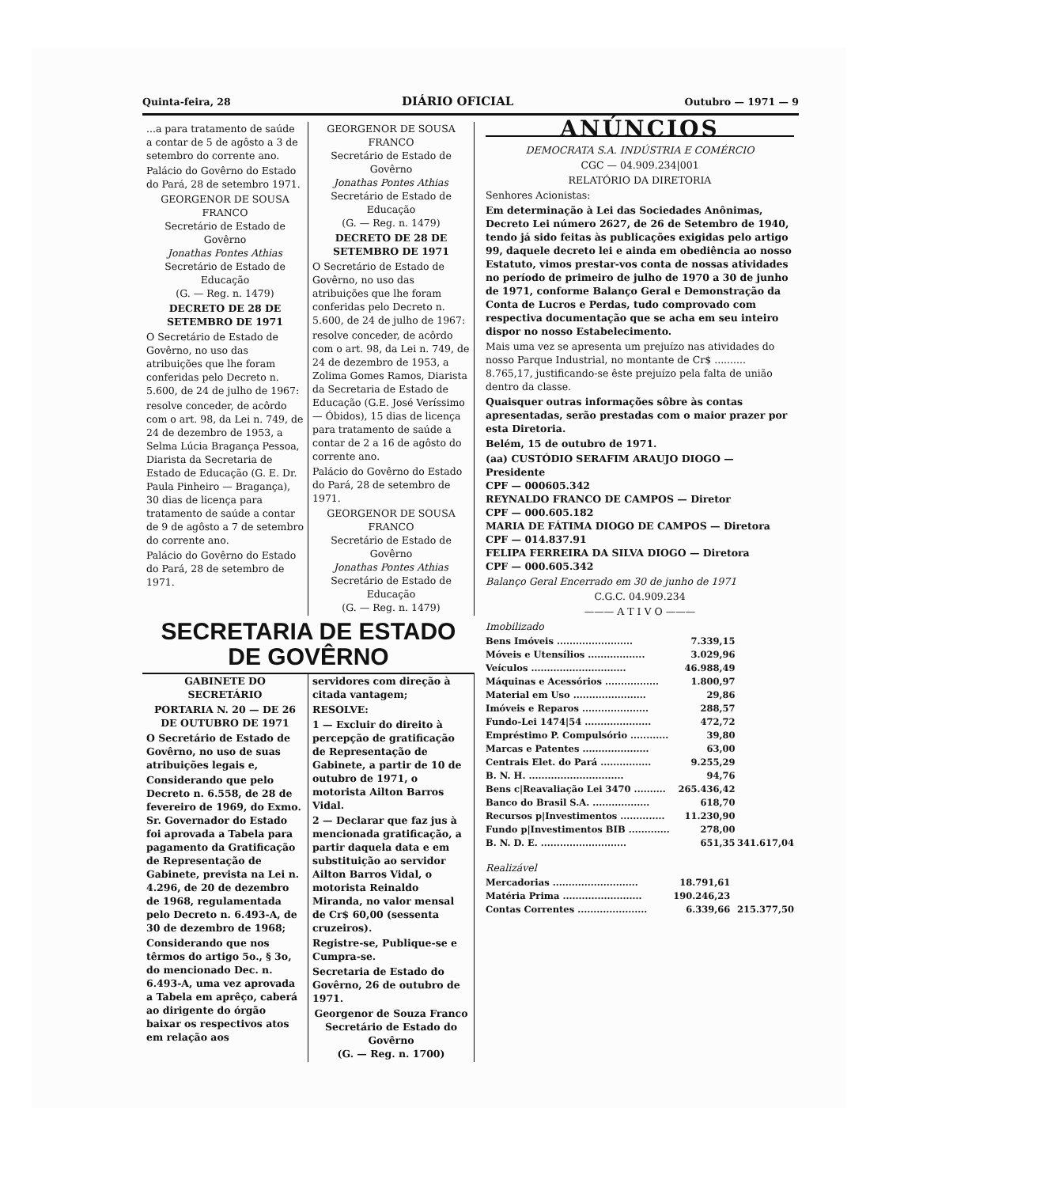Quinta-feira, 28 DIÁRIO OFICIAL Outubro — 1971 — 9
...a para tratamento de saúde a contar de 5 de agôsto a 3 de setembro do corrente ano.
Palácio do Govêrno do Estado do Pará, 28 de setembro 1971.
GEORGENOR DE SOUSA FRANCO
Secretário de Estado de Govêrno
Jonathas Pontes Athias
Secretário de Estado de Educação
(G. — Reg. n. 1479)
DECRETO DE 28 DE SETEMBRO DE 1971
O Secretário de Estado de Govêrno, no uso das atribuições que lhe foram conferidas pelo Decreto n. 5.600, de 24 de julho de 1967:
resolve conceder, de acôrdo com o art. 98, da Lei n. 749, de 24 de dezembro de 1953, a Selma Lúcia Bragança Pessoa, Diarista da Secretaria de Estado de Educação (G. E. Dr. Paula Pinheiro — Bragança), 30 dias de licença para tratamento de saúde a contar de 9 de agôsto a 7 de setembro do corrente ano.
Palácio do Govêrno do Estado do Pará, 28 de setembro de 1971.
GEORGENOR DE SOUSA FRANCO
Secretário de Estado de Govêrno
Jonathas Pontes Athias
Secretário de Estado de Educação
(G. — Reg. n. 1479)
DECRETO DE 28 DE SETEMBRO DE 1971
O Secretário de Estado de Govêrno, no uso das atribuições que lhe foram conferidas pelo Decreto n. 5.600, de 24 de julho de 1967:
resolve conceder, de acôrdo com o art. 98, da Lei n. 749, de 24 de dezembro de 1953, a Zolima Gomes Ramos, Diarista da Secretaria de Estado de Educação (G.E. José Veríssimo — Óbidos), 15 dias de licença para tratamento de saúde a contar de 2 a 16 de agôsto do corrente ano.
Palácio do Govêrno do Estado do Pará, 28 de setembro de 1971.
GEORGENOR DE SOUSA FRANCO
Secretário de Estado de Govêrno
Jonathas Pontes Athias
Secretário de Estado de Educação
(G. — Reg. n. 1479)
SECRETARIA DE ESTADO DE GOVÊRNO
GABINETE DO SECRETÁRIO
PORTARIA N. 20 — DE 26 DE OUTUBRO DE 1971
O Secretário de Estado de Govêrno, no uso de suas atribuições legais e,
Considerando que pelo Decreto n. 6.558, de 28 de fevereiro de 1969, do Exmo. Sr. Governador do Estado foi aprovada a Tabela para pagamento da Gratificação de Representação de Gabinete, prevista na Lei n. 4.296, de 20 de dezembro de 1968, regulamentada pelo Decreto n. 6.493-A, de 30 de dezembro de 1968;
Considerando que nos têrmos do artigo 5o., § 3o, do mencionado Dec. n. 6.493-A, uma vez aprovada a Tabela em aprêço, caberá ao dirigente do órgão baixar os respectivos atos em relação aos
servidores com direção à citada vantagem;
RESOLVE:
1 — Excluir do direito à percepção de gratificação de Representação de Gabinete, a partir de 10 de outubro de 1971, o motorista Ailton Barros Vidal.
2 — Declarar que faz jus à mencionada gratificação, a partir daquela data e em substituição ao servidor Ailton Barros Vidal, o motorista Reinaldo Miranda, no valor mensal de Cr$ 60,00 (sessenta cruzeiros).
Registre-se, Publique-se e Cumpra-se.
Secretaria de Estado do Govêrno, 26 de outubro de 1971.
Georgenor de Souza Franco
Secretário de Estado do Govêrno
(G. — Reg. n. 1700)
ANÚNCIOS
DEMOCRATA S.A. INDÚSTRIA E COMÉRCIO
CGC — 04.909.234|001
RELATÓRIO DA DIRETORIA
Senhores Acionistas:
Em determinação à Lei das Sociedades Anônimas, Decreto Lei número 2627, de 26 de Setembro de 1940, tendo já sido feitas às publicações exigidas pelo artigo 99, daquele decreto lei e ainda em obediência ao nosso Estatuto, vimos prestar-vos conta de nossas atividades no período de primeiro de julho de 1970 a 30 de junho de 1971, conforme Balanço Geral e Demonstração da Conta de Lucros e Perdas, tudo comprovado com respectiva documentação que se acha em seu inteiro dispor no nosso Estabelecimento.
Mais uma vez se apresenta um prejuízo nas atividades do nosso Parque Industrial, no montante de Cr$ .......... 8.765,17, justificando-se êste prejuízo pela falta de união dentro da classe.
Quaisquer outras informações sôbre às contas apresentadas, serão prestadas com o maior prazer por esta Diretoria.
Belém, 15 de outubro de 1971.
(aa) CUSTÓDIO SERAFIM ARAUJO DIOGO — Presidente
CPF — 000605.342
REYNALDO FRANCO DE CAMPOS — Diretor
CPF — 000.605.182
MARIA DE FÁTIMA DIOGO DE CAMPOS — Diretora
CPF — 014.837.91
FELIPA FERREIRA DA SILVA DIOGO — Diretora
CPF — 000.605.342
Balanço Geral Encerrado em 30 de junho de 1971
C.G.C. 04.909.234
——— A T I V O ———
Imobilizado
| Bens Imóveis ........................ | 7.339,15 | |
| Móveis e Utensílios .................. | 3.029,96 | |
| Veículos .............................. | 46.988,49 | |
| Máquinas e Acessórios ................. | 1.800,97 | |
| Material em Uso ....................... | 29,86 | |
| Imóveis e Reparos ..................... | 288,57 | |
| Fundo-Lei 1474/54 ..................... | 472,72 | |
| Empréstimo P. Compulsório ............ | 39,80 | |
| Marcas e Patentes ..................... | 63,00 | |
| Centrais Elet. do Pará ................ | 9.255,29 | |
| B. N. H. .............................. | 94,76 | |
| Bens c/Reavaliação Lei 3470 .......... | 265.436,42 | |
| Banco do Brasil S.A. .................. | 618,70 | |
| Recursos p/Investimentos .............. | 11.230,90 | |
| Fundo p/Investimentos BIB ............. | 278,00 | |
| B. N. D. E. ........................... | 651,35 | 341.617,04 |
Realizável
| Mercadorias ........................... | 18.791,61 | |
| Matéria Prima ......................... | 190.246,23 | |
| Contas Correntes ...................... | 6.339,66 | 215.377,50 |